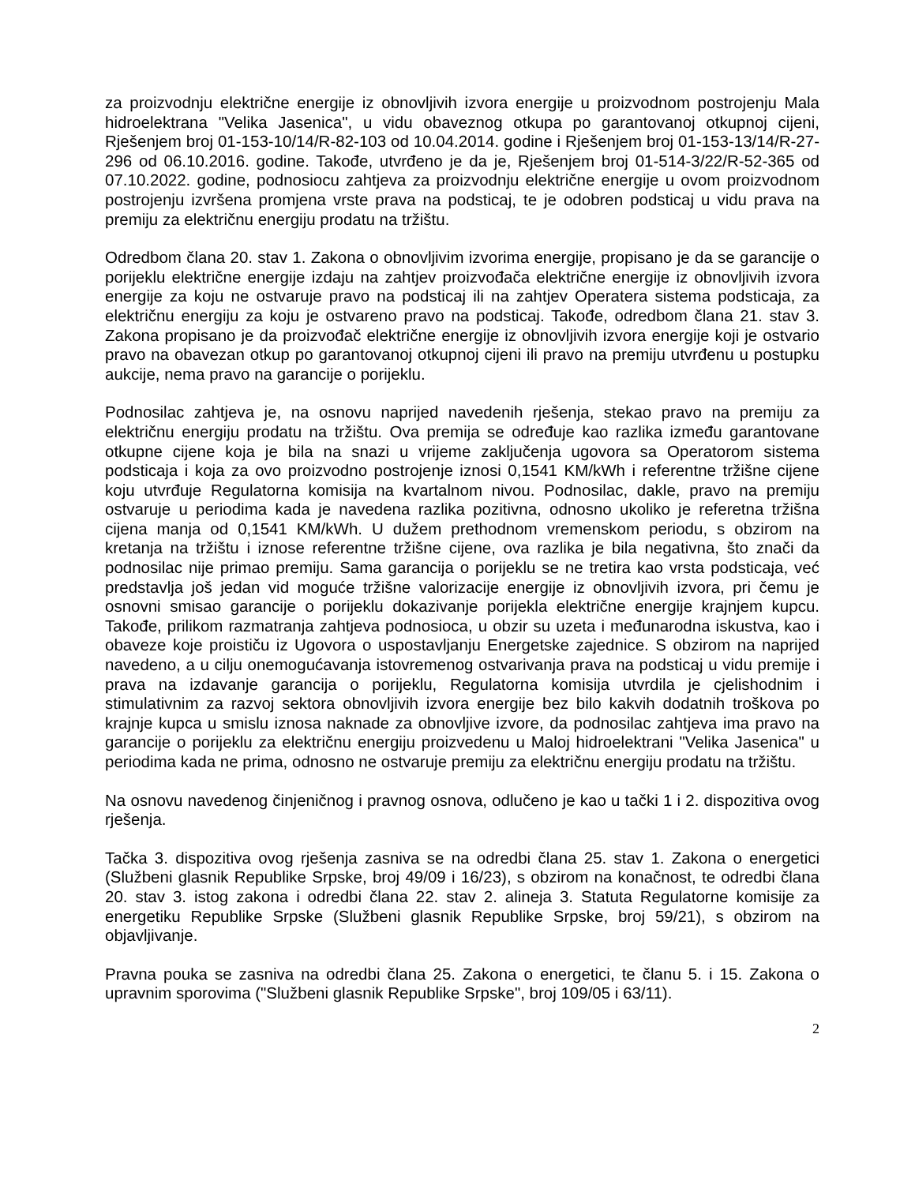za proizvodnju električne energije iz obnovljivih izvora energije u proizvodnom postrojenju Mala hidroelektrana "Velika Jasenica", u vidu obaveznog otkupa po garantovanoj otkupnoj cijeni, Rješenjem broj 01-153-10/14/R-82-103 od 10.04.2014. godine i Rješenjem broj 01-153-13/14/R-27-296 od 06.10.2016. godine. Takođe, utvrđeno je da je, Rješenjem broj 01-514-3/22/R-52-365 od 07.10.2022. godine, podnosiocu zahtjeva za proizvodnju električne energije u ovom proizvodnom postrojenju izvršena promjena vrste prava na podsticaj, te je odobren podsticaj u vidu prava na premiju za električnu energiju prodatu na tržištu.
Odredbom člana 20. stav 1. Zakona o obnovljivim izvorima energije, propisano je da se garancije o porijeklu električne energije izdaju na zahtjev proizvođača električne energije iz obnovljivih izvora energije za koju ne ostvaruje pravo na podsticaj ili na zahtjev Operatera sistema podsticaja, za električnu energiju za koju je ostvareno pravo na podsticaj. Takođe, odredbom člana 21. stav 3. Zakona propisano je da proizvođač električne energije iz obnovljivih izvora energije koji je ostvario pravo na obavezan otkup po garantovanoj otkupnoj cijeni ili pravo na premiju utvrđenu u postupku aukcije, nema pravo na garancije o porijeklu.
Podnosilac zahtjeva je, na osnovu naprijed navedenih rješenja, stekao pravo na premiju za električnu energiju prodatu na tržištu. Ova premija se određuje kao razlika između garantovane otkupne cijene koja je bila na snazi u vrijeme zaključenja ugovora sa Operatorom sistema podsticaja i koja za ovo proizvodno postrojenje iznosi 0,1541 KM/kWh i referentne tržišne cijene koju utvrđuje Regulatorna komisija na kvartalnom nivou. Podnosilac, dakle, pravo na premiju ostvaruje u periodima kada je navedena razlika pozitivna, odnosno ukoliko je referetna tržišna cijena manja od 0,1541 KM/kWh. U dužem prethodnom vremenskom periodu, s obzirom na kretanja na tržištu i iznose referentne tržišne cijene, ova razlika je bila negativna, što znači da podnosilac nije primao premiju. Sama garancija o porijeklu se ne tretira kao vrsta podsticaja, već predstavlja još jedan vid moguće tržišne valorizacije energije iz obnovljivih izvora, pri čemu je osnovni smisao garancije o porijeklu dokazivanje porijekla električne energije krajnjem kupcu. Takođe, prilikom razmatranja zahtjeva podnosioca, u obzir su uzeta i međunarodna iskustva, kao i obaveze koje proističu iz Ugovora o uspostavljanju Energetske zajednice. S obzirom na naprijed navedeno, a u cilju onemogućavanja istovremenog ostvarivanja prava na podsticaj u vidu premije i prava na izdavanje garancija o porijeklu, Regulatorna komisija utvrdila je cjelishodnim i stimulativnim za razvoj sektora obnovljivih izvora energije bez bilo kakvih dodatnih troškova po krajnje kupca u smislu iznosa naknade za obnovljive izvore, da podnosilac zahtjeva ima pravo na garancije o porijeklu za električnu energiju proizvedenu u Maloj hidroelektrani "Velika Jasenica" u periodima kada ne prima, odnosno ne ostvaruje premiju za električnu energiju prodatu na tržištu.
Na osnovu navedenog činjeničnog i pravnog osnova, odlučeno je kao u tački 1 i 2. dispozitiva ovog rješenja.
Tačka 3. dispozitiva ovog rješenja zasniva se na odredbi člana 25. stav 1. Zakona o energetici (Službeni glasnik Republike Srpske, broj 49/09 i 16/23), s obzirom na konačnost, te odredbi člana 20. stav 3. istog zakona i odredbi člana 22. stav 2. alineja 3. Statuta Regulatorne komisije za energetiku Republike Srpske (Službeni glasnik Republike Srpske, broj 59/21), s obzirom na objavljivanje.
Pravna pouka se zasniva na odredbi člana 25. Zakona o energetici, te članu 5. i 15. Zakona o upravnim sporovima ("Službeni glasnik Republike Srpske", broj 109/05 i 63/11).
2